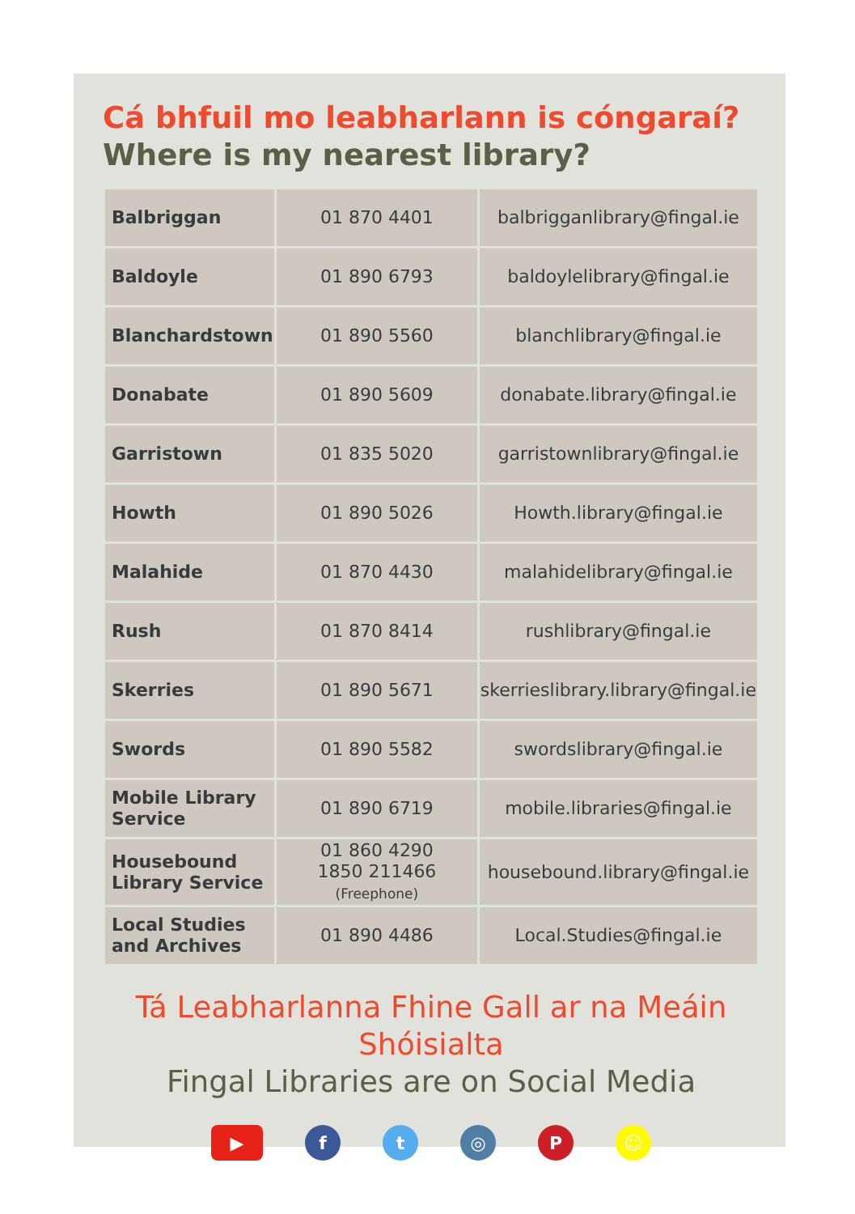Cá bhfuil mo leabharlann is cóngaraí?
Where is my nearest library?
| Balbriggan | 01 870 4401 | balbrigganlibrary@fingal.ie |
| Baldoyle | 01 890 6793 | baldoylelibrary@fingal.ie |
| Blanchardstown | 01 890 5560 | blanchlibrary@fingal.ie |
| Donabate | 01 890 5609 | donabate.library@fingal.ie |
| Garristown | 01 835 5020 | garristownlibrary@fingal.ie |
| Howth | 01 890 5026 | Howth.library@fingal.ie |
| Malahide | 01 870 4430 | malahidelibrary@fingal.ie |
| Rush | 01 870 8414 | rushlibrary@fingal.ie |
| Skerries | 01 890 5671 | skerrieslibrary.library@fingal.ie |
| Swords | 01 890 5582 | swordslibrary@fingal.ie |
| Mobile Library Service | 01 890 6719 | mobile.libraries@fingal.ie |
| Housebound Library Service | 01 860 4290 1850 211466 (Freephone) | housebound.library@fingal.ie |
| Local Studies and Archives | 01 890 4486 | Local.Studies@fingal.ie |
Tá Leabharlanna Fhine Gall ar na Meáin Shóisialta
Fingal Libraries are on Social Media
▶ f t ◎ P ☺